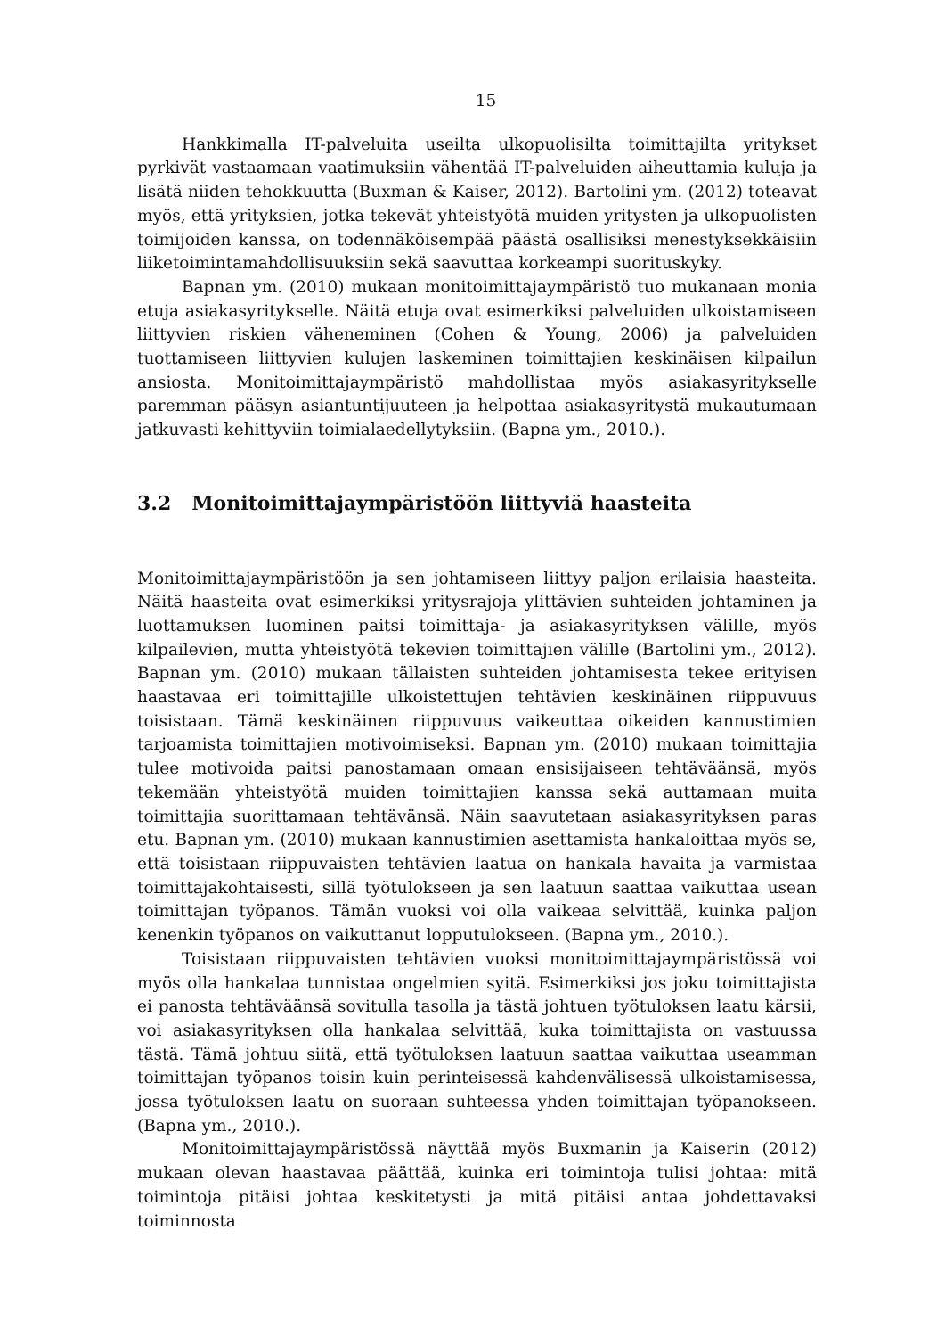15
Hankkimalla IT-palveluita useilta ulkopuolisilta toimittajilta yritykset pyrkivät vastaamaan vaatimuksiin vähentää IT-palveluiden aiheuttamia kuluja ja lisätä niiden tehokkuutta (Buxman & Kaiser, 2012). Bartolini ym. (2012) toteavat myös, että yrityksien, jotka tekevät yhteistyötä muiden yritysten ja ulkopuolisten toimijoiden kanssa, on todennäköisempää päästä osallisiksi menestyksekkäisiin liiketoimintamahdollisuuksiin sekä saavuttaa korkeampi suorituskyky.
Bapnan ym. (2010) mukaan monitoimittajaympäristö tuo mukanaan monia etuja asiakasyritykselle. Näitä etuja ovat esimerkiksi palveluiden ulkoistamiseen liittyvien riskien väheneminen (Cohen & Young, 2006) ja palveluiden tuottamiseen liittyvien kulujen laskeminen toimittajien keskinäisen kilpailun ansiosta. Monitoimittajaympäristö mahdollistaa myös asiakasyritykselle paremman pääsyn asiantuntijuuteen ja helpottaa asiakasyritystä mukautumaan jatkuvasti kehittyviin toimialaedellytyksiin. (Bapna ym., 2010.).
3.2 Monitoimittajaympäristöön liittyviä haasteita
Monitoimittajaympäristöön ja sen johtamiseen liittyy paljon erilaisia haasteita. Näitä haasteita ovat esimerkiksi yritysrajoja ylittävien suhteiden johtaminen ja luottamuksen luominen paitsi toimittaja- ja asiakasyrityksen välille, myös kilpailevien, mutta yhteistyötä tekevien toimittajien välille (Bartolini ym., 2012). Bapnan ym. (2010) mukaan tällaisten suhteiden johtamisesta tekee erityisen haastavaa eri toimittajille ulkoistettujen tehtävien keskinäinen riippuvuus toisistaan. Tämä keskinäinen riippuvuus vaikeuttaa oikeiden kannustimien tarjoamista toimittajien motivoimiseksi. Bapnan ym. (2010) mukaan toimittajia tulee motivoida paitsi panostamaan omaan ensisijaiseen tehtäväänsä, myös tekemään yhteistyötä muiden toimittajien kanssa sekä auttamaan muita toimittajia suorittamaan tehtävänsä. Näin saavutetaan asiakasyrityksen paras etu. Bapnan ym. (2010) mukaan kannustimien asettamista hankaloittaa myös se, että toisistaan riippuvaisten tehtävien laatua on hankala havaita ja varmistaa toimittajakohtaisesti, sillä työtulokseen ja sen laatuun saattaa vaikuttaa usean toimittajan työpanos. Tämän vuoksi voi olla vaikeaa selvittää, kuinka paljon kenenkin työpanos on vaikuttanut lopputulokseen. (Bapna ym., 2010.).
Toisistaan riippuvaisten tehtävien vuoksi monitoimittajaympäristössä voi myös olla hankalaa tunnistaa ongelmien syitä. Esimerkiksi jos joku toimittajista ei panosta tehtäväänsä sovitulla tasolla ja tästä johtuen työtuloksen laatu kärsii, voi asiakasyrityksen olla hankalaa selvittää, kuka toimittajista on vastuussa tästä. Tämä johtuu siitä, että työtuloksen laatuun saattaa vaikuttaa useamman toimittajan työpanos toisin kuin perinteisessä kahdenvälisessä ulkoistamisessa, jossa työtuloksen laatu on suoraan suhteessa yhden toimittajan työpanokseen. (Bapna ym., 2010.).
Monitoimittajaympäristössä näyttää myös Buxmanin ja Kaiserin (2012) mukaan olevan haastavaa päättää, kuinka eri toimintoja tulisi johtaa: mitä toimintoja pitäisi johtaa keskitetysti ja mitä pitäisi antaa johdettavaksi toiminnosta